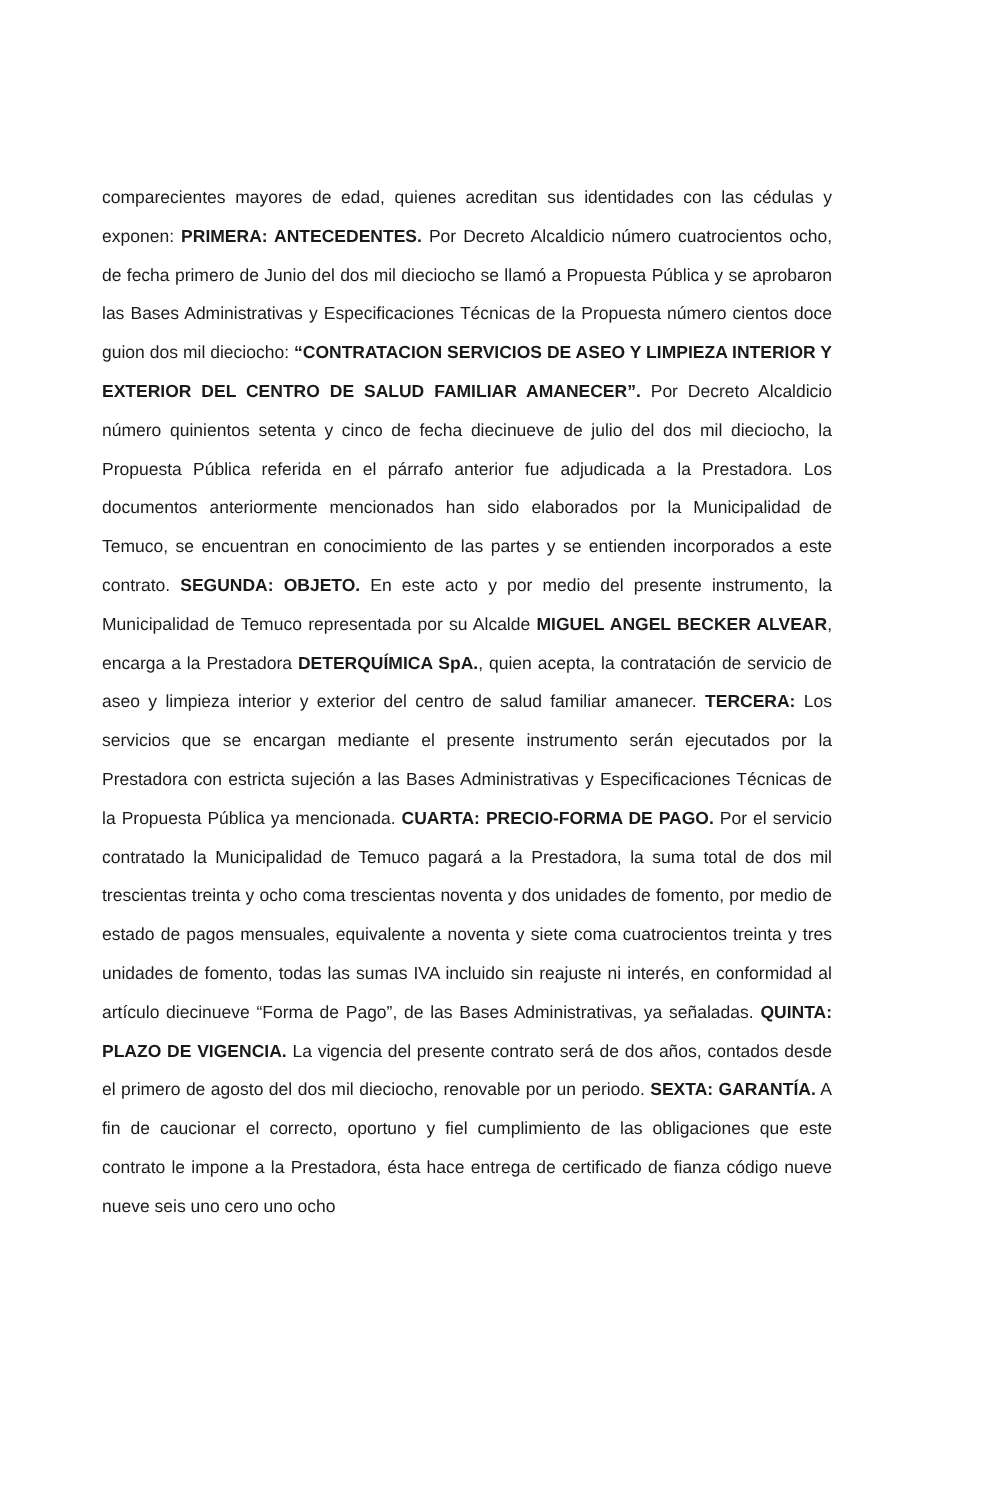comparecientes mayores de edad, quienes acreditan sus identidades con las cédulas y exponen: PRIMERA: ANTECEDENTES. Por Decreto Alcaldicio número cuatrocientos ocho, de fecha primero de Junio del dos mil dieciocho se llamó a Propuesta Pública y se aprobaron las Bases Administrativas y Especificaciones Técnicas de la Propuesta número cientos doce guion dos mil dieciocho: “CONTRATACION SERVICIOS DE ASEO Y LIMPIEZA INTERIOR Y EXTERIOR DEL CENTRO DE SALUD FAMILIAR AMANECER”. Por Decreto Alcaldicio número quinientos setenta y cinco de fecha diecinueve de julio del dos mil dieciocho, la Propuesta Pública referida en el párrafo anterior fue adjudicada a la Prestadora. Los documentos anteriormente mencionados han sido elaborados por la Municipalidad de Temuco, se encuentran en conocimiento de las partes y se entienden incorporados a este contrato. SEGUNDA: OBJETO. En este acto y por medio del presente instrumento, la Municipalidad de Temuco representada por su Alcalde MIGUEL ANGEL BECKER ALVEAR, encarga a la Prestadora DETERQUÍMICA SpA., quien acepta, la contratación de servicio de aseo y limpieza interior y exterior del centro de salud familiar amanecer. TERCERA: Los servicios que se encargan mediante el presente instrumento serán ejecutados por la Prestadora con estricta sujeción a las Bases Administrativas y Especificaciones Técnicas de la Propuesta Pública ya mencionada. CUARTA: PRECIO-FORMA DE PAGO. Por el servicio contratado la Municipalidad de Temuco pagará a la Prestadora, la suma total de dos mil trescientas treinta y ocho coma trescientas noventa y dos unidades de fomento, por medio de estado de pagos mensuales, equivalente a noventa y siete coma cuatrocientos treinta y tres unidades de fomento, todas las sumas IVA incluido sin reajuste ni interés, en conformidad al artículo diecinueve “Forma de Pago”, de las Bases Administrativas, ya señaladas. QUINTA: PLAZO DE VIGENCIA. La vigencia del presente contrato será de dos años, contados desde el primero de agosto del dos mil dieciocho, renovable por un periodo. SEXTA: GARANTÍA. A fin de caucionar el correcto, oportuno y fiel cumplimiento de las obligaciones que este contrato le impone a la Prestadora, ésta hace entrega de certificado de fianza código nueve nueve seis uno cero uno ocho